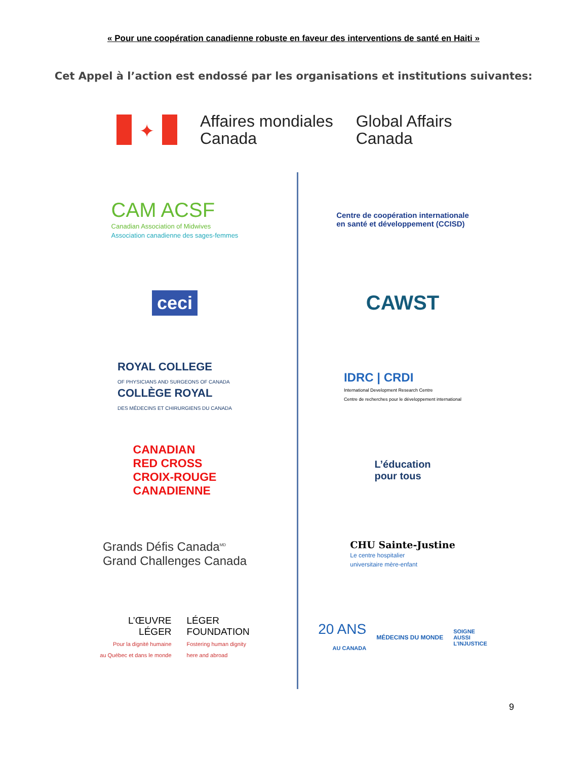« Pour une coopération canadienne robuste en faveur des interventions de santé en Haiti »
Cet Appel à l’action est endossé par les organisations et institutions suivantes:
✦
Affaires mondiales
Canada
Global Affairs
Canada
CAM ACSF
Canadian Association of Midwives
Association canadienne des sages-femmes
Centre de coopération internationale
en santé et développement (CCISD)
ceci
CAWST
ROYAL COLLEGE
OF PHYSICIANS AND SURGEONS OF CANADA
COLLÈGE ROYAL
DES MÉDECINS ET CHIRURGIENS DU CANADA
IDRC | CRDI
International Development Research Centre
Centre de recherches pour le développement international
CANADIAN
RED CROSS
CROIX-ROUGE
CANADIENNE
L’éducation
pour tous
Grands Défis Canada<sup>MD</sup>
Grand Challenges Canada
CHU Sainte-Justine
Le centre hospitalier
universitaire mère-enfant
L’ŒUVRE
LÉGER
Pour la dignité humaine
au Québec et dans le monde
LÉGER
FOUNDATION
Fostering human dignity
here and abroad
20 ANS
AU CANADA
MÉDECINS DU MONDE
SOIGNE
AUSSI
L’INJUSTICE
9